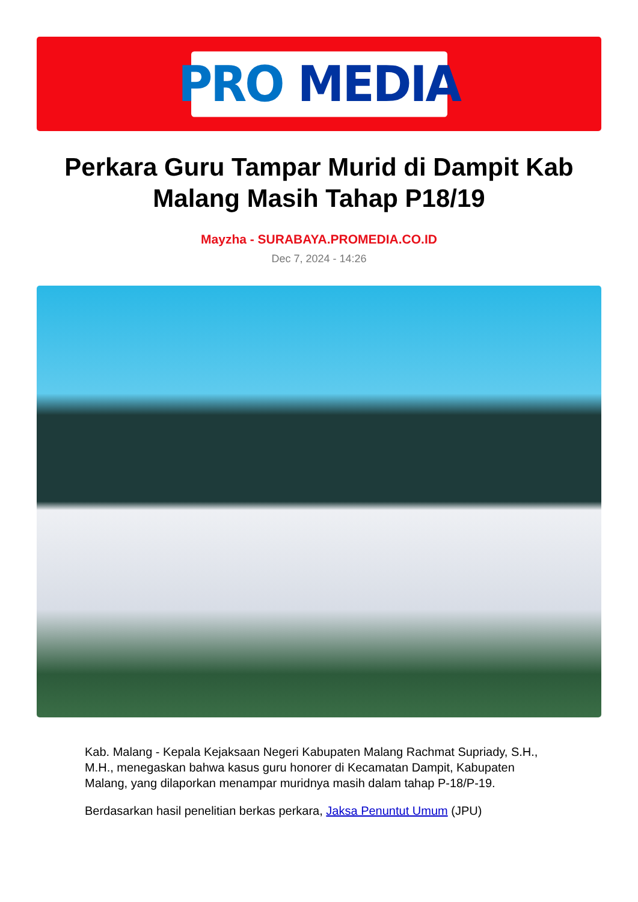PRO MEDIA
Perkara Guru Tampar Murid di Dampit Kab Malang Masih Tahap P18/19
Mayzha - SURABAYA.PROMEDIA.CO.ID
Dec 7, 2024 - 14:26
Kab. Malang - Kepala Kejaksaan Negeri Kabupaten Malang Rachmat Supriady, S.H., M.H., menegaskan bahwa kasus guru honorer di Kecamatan Dampit, Kabupaten Malang, yang dilaporkan menampar muridnya masih dalam tahap P-18/P-19.
Berdasarkan hasil penelitian berkas perkara, Jaksa Penuntut Umum (JPU)